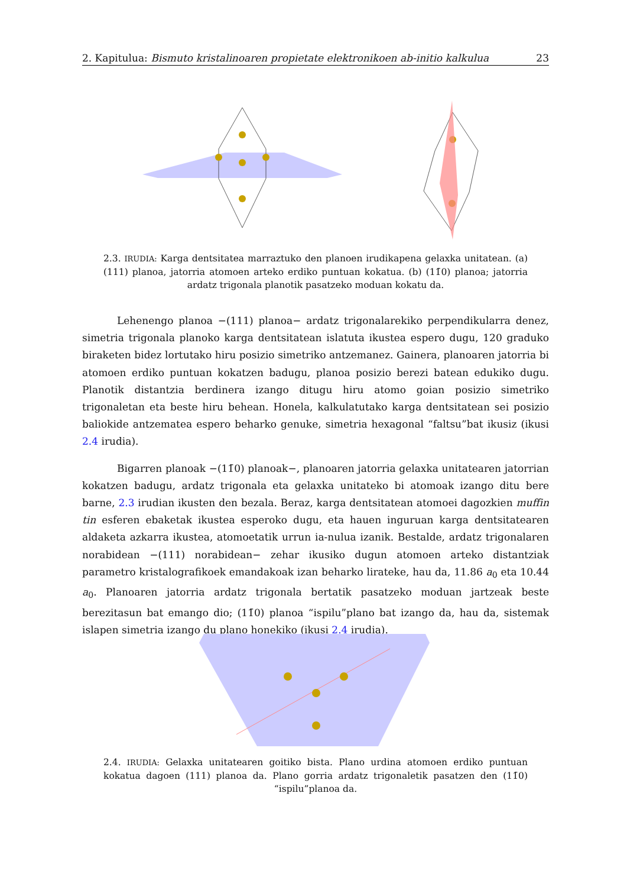2. Kapitulua: Bismuto kristalinoaren propietate elektronikoen ab-initio kalkulua 23
2.3. IRUDIA: Karga dentsitatea marraztuko den planoen irudikapena gelaxka unitatean. (a) (111) planoa, jatorria atomoen arteko erdiko puntuan kokatua. (b) (11̄0) planoa; jatorria ardatz trigonala planotik pasatzeko moduan kokatu da.
Lehenengo planoa −(111) planoa− ardatz trigonalarekiko perpendikularra denez, simetria trigonala planoko karga dentsitatean islatuta ikustea espero dugu, 120 graduko biraketen bidez lortutako hiru posizio simetriko antzemanez. Gainera, planoaren jatorria bi atomoen erdiko puntuan kokatzen badugu, planoa posizio berezi batean edukiko dugu. Planotik distantzia berdinera izango ditugu hiru atomo goian posizio simetriko trigonaletan eta beste hiru behean. Honela, kalkulatutako karga dentsitatean sei posizio baliokide antzematea espero beharko genuke, simetria hexagonal “faltsu”bat ikusiz (ikusi 2.4 irudia).
Bigarren planoak −(11̄0) planoak−, planoaren jatorria gelaxka unitatearen jatorrian kokatzen badugu, ardatz trigonala eta gelaxka unitateko bi atomoak izango ditu bere barne, 2.3 irudian ikusten den bezala. Beraz, karga dentsitatean atomoei dagozkien muffin tin esferen ebaketak ikustea esperoko dugu, eta hauen inguruan karga dentsitatearen aldaketa azkarra ikustea, atomoetatik urrun ia-nulua izanik. Bestalde, ardatz trigonalaren norabidean −(111) norabidean− zehar ikusiko dugun atomoen arteko distantziak parametro kristalografikoek emandakoak izan beharko lirateke, hau da, 11.86 a<sub>0</sub> eta 10.44 a<sub>0</sub>. Planoaren jatorria ardatz trigonala bertatik pasatzeko moduan jartzeak beste berezitasun bat emango dio; (11̄0) planoa “ispilu”plano bat izango da, hau da, sistemak islapen simetria izango du plano honekiko (ikusi 2.4 irudia).
2.4. IRUDIA: Gelaxka unitatearen goitiko bista. Plano urdina atomoen erdiko puntuan kokatua dagoen (111) planoa da. Plano gorria ardatz trigonaletik pasatzen den (11̄0) “ispilu”planoa da.